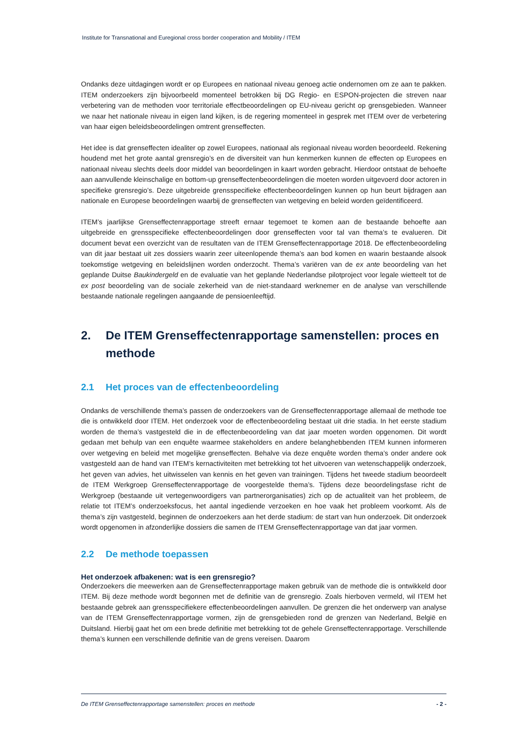Institute for Transnational and Euregional cross border cooperation and Mobility / ITEM
Ondanks deze uitdagingen wordt er op Europees en nationaal niveau genoeg actie ondernomen om ze aan te pakken. ITEM onderzoekers zijn bijvoorbeeld momenteel betrokken bij DG Regio- en ESPON-projecten die streven naar verbetering van de methoden voor territoriale effectbeoordelingen op EU-niveau gericht op grensgebieden. Wanneer we naar het nationale niveau in eigen land kijken, is de regering momenteel in gesprek met ITEM over de verbetering van haar eigen beleidsbeoordelingen omtrent grenseffecten.
Het idee is dat grenseffecten idealiter op zowel Europees, nationaal als regionaal niveau worden beoordeeld. Rekening houdend met het grote aantal grensregio’s en de diversiteit van hun kenmerken kunnen de effecten op Europees en nationaal niveau slechts deels door middel van beoordelingen in kaart worden gebracht. Hierdoor ontstaat de behoefte aan aanvullende kleinschalige en bottom-up grenseffectenbeoordelingen die moeten worden uitgevoerd door actoren in specifieke grensregio’s. Deze uitgebreide grensspecifieke effectenbeoordelingen kunnen op hun beurt bijdragen aan nationale en Europese beoordelingen waarbij de grenseffecten van wetgeving en beleid worden geïdentificeerd.
ITEM’s jaarlijkse Grenseffectenrapportage streeft ernaar tegemoet te komen aan de bestaande behoefte aan uitgebreide en grensspecifieke effectenbeoordelingen door grenseffecten voor tal van thema’s te evalueren. Dit document bevat een overzicht van de resultaten van de ITEM Grenseffectenrapportage 2018. De effectenbeoordeling van dit jaar bestaat uit zes dossiers waarin zeer uiteenlopende thema’s aan bod komen en waarin bestaande alsook toekomstige wetgeving en beleidslijnen worden onderzocht. Thema’s variëren van de ex ante beoordeling van het geplande Duitse Baukindergeld en de evaluatie van het geplande Nederlandse pilotproject voor legale wietteelt tot de ex post beoordeling van de sociale zekerheid van de niet-standaard werknemer en de analyse van verschillende bestaande nationale regelingen aangaande de pensioenleeftijd.
2. De ITEM Grenseffectenrapportage samenstellen: proces en methode
2.1 Het proces van de effectenbeoordeling
Ondanks de verschillende thema’s passen de onderzoekers van de Grenseffectenrapportage allemaal de methode toe die is ontwikkeld door ITEM. Het onderzoek voor de effectenbeoordeling bestaat uit drie stadia. In het eerste stadium worden de thema’s vastgesteld die in de effectenbeoordeling van dat jaar moeten worden opgenomen. Dit wordt gedaan met behulp van een enquête waarmee stakeholders en andere belanghebbenden ITEM kunnen informeren over wetgeving en beleid met mogelijke grenseffecten. Behalve via deze enquête worden thema’s onder andere ook vastgesteld aan de hand van ITEM’s kernactiviteiten met betrekking tot het uitvoeren van wetenschappelijk onderzoek, het geven van advies, het uitwisselen van kennis en het geven van trainingen. Tijdens het tweede stadium beoordeelt de ITEM Werkgroep Grenseffectenrapportage de voorgestelde thema’s. Tijdens deze beoordelingsfase richt de Werkgroep (bestaande uit vertegenwoordigers van partnerorganisaties) zich op de actualiteit van het probleem, de relatie tot ITEM’s onderzoeksfocus, het aantal ingediende verzoeken en hoe vaak het probleem voorkomt. Als de thema’s zijn vastgesteld, beginnen de onderzoekers aan het derde stadium: de start van hun onderzoek. Dit onderzoek wordt opgenomen in afzonderlijke dossiers die samen de ITEM Grenseffectenrapportage van dat jaar vormen.
2.2 De methode toepassen
Het onderzoek afbakenen: wat is een grensregio?
Onderzoekers die meewerken aan de Grenseffectenrapportage maken gebruik van de methode die is ontwikkeld door ITEM. Bij deze methode wordt begonnen met de definitie van de grensregio. Zoals hierboven vermeld, wil ITEM het bestaande gebrek aan grensspecifiekere effectenbeoordelingen aanvullen. De grenzen die het onderwerp van analyse van de ITEM Grenseffectenrapportage vormen, zijn de grensgebieden rond de grenzen van Nederland, België en Duitsland. Hierbij gaat het om een brede definitie met betrekking tot de gehele Grenseffectenrapportage. Verschillende thema’s kunnen een verschillende definitie van de grens vereisen. Daarom
De ITEM Grenseffectenrapportage samenstellen: proces en methode - 2 -